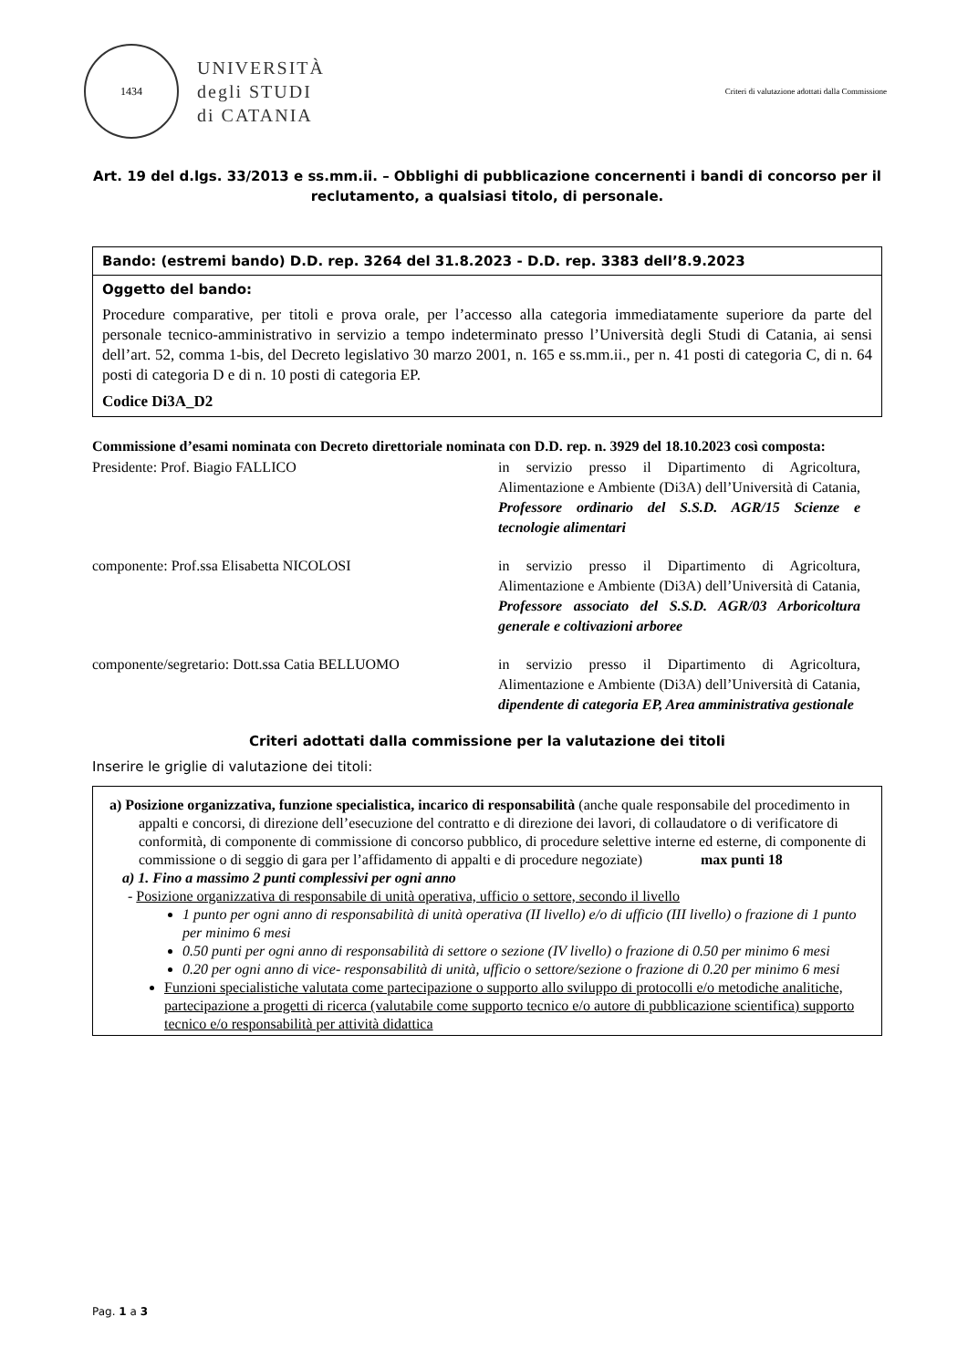1434
UNIVERSITÀ
degli STUDI
di CATANIA
Criteri di valutazione adottati dalla Commissione
Art. 19 del d.lgs. 33/2013 e ss.mm.ii. – Obblighi di pubblicazione concernenti i bandi di concorso per il reclutamento, a qualsiasi titolo, di personale.
| Bando: (estremi bando) D.D. rep. 3264 del 31.8.2023 - D.D. rep. 3383 dell’8.9.2023 |
| Oggetto del bando: Procedure comparative, per titoli e prova orale, per l’accesso alla categoria immediatamente superiore da parte del personale tecnico-amministrativo in servizio a tempo indeterminato presso l’Università degli Studi di Catania, ai sensi dell’art. 52, comma 1-bis, del Decreto legislativo 30 marzo 2001, n. 165 e ss.mm.ii., per n. 41 posti di categoria C, di n. 64 posti di categoria D e di n. 10 posti di categoria EP. Codice Di3A_D2 |
Commissione d’esami nominata con Decreto direttoriale nominata con D.D. rep. n. 3929 del 18.10.2023 così composta:
Presidente: Prof. Biagio FALLICO
in servizio presso il Dipartimento di Agricoltura, Alimentazione e Ambiente (Di3A) dell’Università di Catania, Professore ordinario del S.S.D. AGR/15 Scienze e tecnologie alimentari
componente: Prof.ssa Elisabetta NICOLOSI
in servizio presso il Dipartimento di Agricoltura, Alimentazione e Ambiente (Di3A) dell’Università di Catania, Professore associato del S.S.D. AGR/03 Arboricoltura generale e coltivazioni arboree
componente/segretario: Dott.ssa Catia BELLUOMO
in servizio presso il Dipartimento di Agricoltura, Alimentazione e Ambiente (Di3A) dell’Università di Catania, dipendente di categoria EP, Area amministrativa gestionale
Criteri adottati dalla commissione per la valutazione dei titoli
Inserire le griglie di valutazione dei titoli:
a) Posizione organizzativa, funzione specialistica, incarico di responsabilità (anche quale responsabile del procedimento in appalti e concorsi, di direzione dell’esecuzione del contratto e di direzione dei lavori, di collaudatore o di verificatore di conformità, di componente di commissione di concorso pubblico, di procedure selettive interne ed esterne, di componente di commissione o di seggio di gara per l’affidamento di appalti e di procedure negoziate) max punti 18
a) 1. Fino a massimo 2 punti complessivi per ogni anno
- Posizione organizzativa di responsabile di unità operativa, ufficio o settore, secondo il livello
1 punto per ogni anno di responsabilità di unità operativa (II livello) e/o di ufficio (III livello) o frazione di 1 punto per minimo 6 mesi
0.50 punti per ogni anno di responsabilità di settore o sezione (IV livello) o frazione di 0.50 per minimo 6 mesi
0.20 per ogni anno di vice- responsabilità di unità, ufficio o settore/sezione o frazione di 0.20 per minimo 6 mesi
Funzioni specialistiche valutata come partecipazione o supporto allo sviluppo di protocolli e/o metodiche analitiche, partecipazione a progetti di ricerca (valutabile come supporto tecnico e/o autore di pubblicazione scientifica) supporto tecnico e/o responsabilità per attività didattica
Pag. 1 a 3